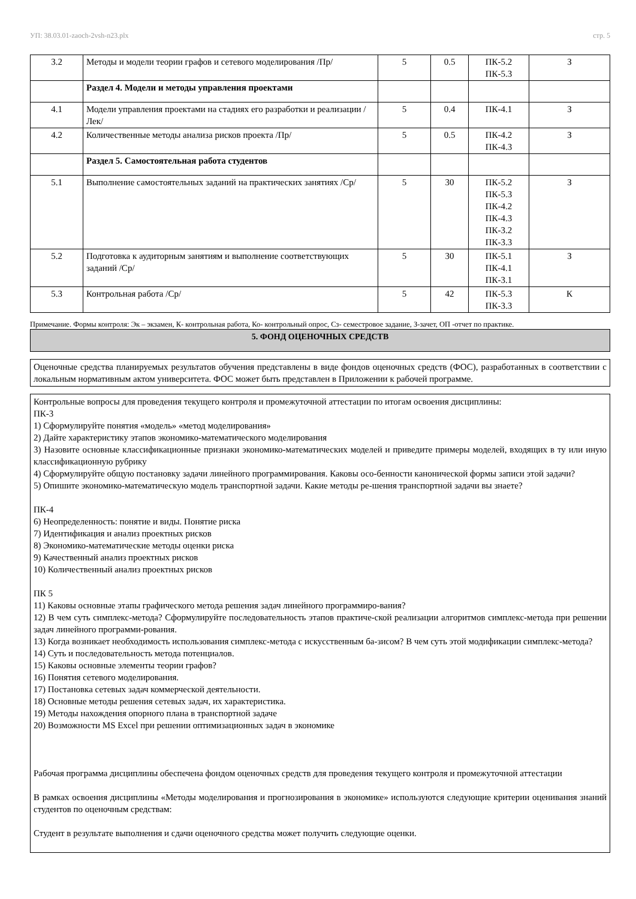УП: 38.03.01-zaoch-2vsh-n23.plx стр. 5
| 3.2 | Методы и модели теории графов и сетевого моделирования /Пр/ | 5 | 0.5 | ПК-5.2 ПК-5.3 | З |
| | Раздел 4. Модели и методы управления проектами | | | | |
| 4.1 | Модели управления проектами на стадиях его разработки и реализации /Лек/ | 5 | 0.4 | ПК-4.1 | З |
| 4.2 | Количественные методы анализа рисков проекта /Пр/ | 5 | 0.5 | ПК-4.2 ПК-4.3 | З |
| | Раздел 5. Самостоятельная работа студентов | | | | |
| 5.1 | Выполнение самостоятельных заданий на практических занятиях /Ср/ | 5 | 30 | ПК-5.2 ПК-5.3 ПК-4.2 ПК-4.3 ПК-3.2 ПК-3.3 | З |
| 5.2 | Подготовка к аудиторным занятиям и выполнение соответствующих заданий /Ср/ | 5 | 30 | ПК-5.1 ПК-4.1 ПК-3.1 | З |
| 5.3 | Контрольная работа /Ср/ | 5 | 42 | ПК-5.3 ПК-3.3 | К |
Примечание. Формы контроля: Эк – экзамен, К- контрольная работа, Ко- контрольный опрос, Сз- семестровое задание, З-зачет, ОП -отчет по практике.
5. ФОНД ОЦЕНОЧНЫХ СРЕДСТВ
Оценочные средства планируемых результатов обучения представлены в виде фондов оценочных средств (ФОС), разработанных в соответствии с локальным нормативным актом университета. ФОС может быть представлен в Приложении к рабочей программе.
Контрольные вопросы для проведения текущего контроля и промежуточной аттестации по итогам освоения дисциплины:
ПК-3
1) Сформулируйте понятия «модель» «метод моделирования»
2) Дайте характеристику этапов экономико-математического моделирования
3) Назовите основные классификационные признаки экономико-математических моделей и приведите примеры моделей, входящих в ту или иную классификационную рубрику
4) Сформулируйте общую постановку задачи линейного программирования. Каковы осо-бенности канонической формы записи этой задачи?
5) Опишите экономико-математическую модель транспортной задачи. Какие методы ре-шения транспортной задачи вы знаете?
ПК-4
6) Неопределенность: понятие и виды. Понятие риска
7) Идентификация и анализ проектных рисков
8) Экономико-математические методы оценки риска
9) Качественный анализ проектных рисков
10) Количественный анализ проектных рисков
ПК 5
11) Каковы основные этапы графического метода решения задач линейного программиро-вания?
12) В чем суть симплекс-метода? Сформулируйте последовательность этапов практиче-ской реализации алгоритмов симплекс-метода при решении задач линейного программи-рования.
13) Когда возникает необходимость использования симплекс-метода с искусственным ба-зисом? В чем суть этой модификации симплекс-метода?
14) Суть и последовательность метода потенциалов.
15) Каковы основные элементы теории графов?
16) Понятия сетевого моделирования.
17) Постановка сетевых задач коммерческой деятельности.
18) Основные методы решения сетевых задач, их характеристика.
19) Методы нахождения опорного плана в транспортной задаче
20) Возможности MS Excel при решении оптимизационных задач в экономике
Рабочая программа дисциплины обеспечена фондом оценочных средств для проведения текущего контроля и промежуточной аттестации
В рамках освоения дисциплины «Методы моделирования и прогнозирования в экономике» используются следующие критерии оценивания знаний студентов по оценочным средствам:
Студент в результате выполнения и сдачи оценочного средства может получить следующие оценки.